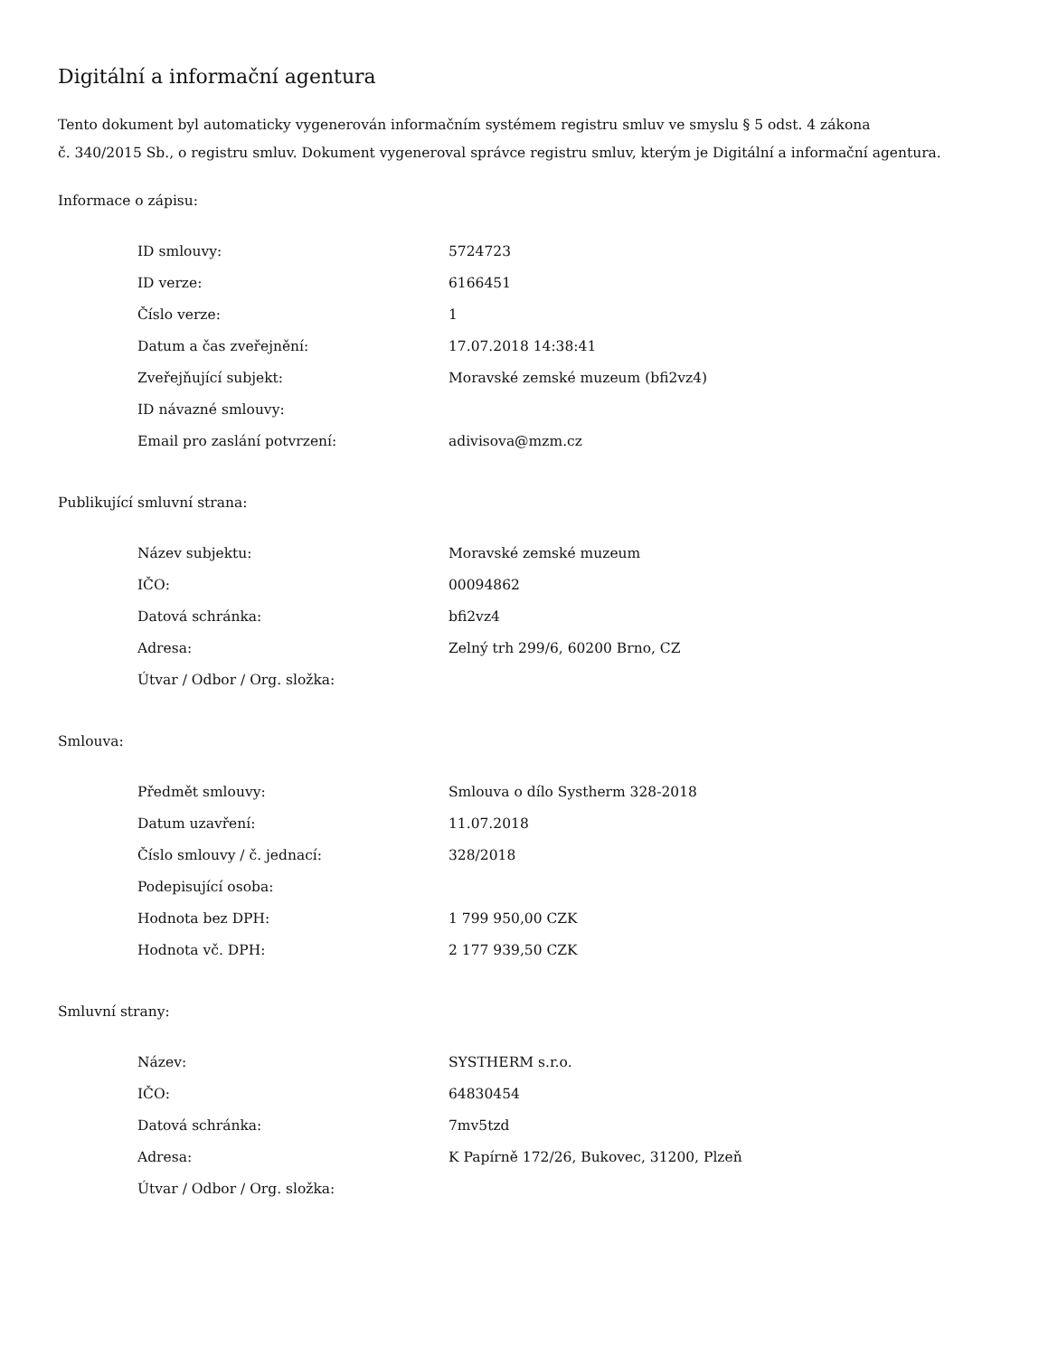Digitální a informační agentura
Tento dokument byl automaticky vygenerován informačním systémem registru smluv ve smyslu § 5 odst. 4 zákona
č. 340/2015 Sb., o registru smluv. Dokument vygeneroval správce registru smluv, kterým je Digitální a informační agentura.
Informace o zápisu:
| ID smlouvy: | 5724723 |
| ID verze: | 6166451 |
| Číslo verze: | 1 |
| Datum a čas zveřejnění: | 17.07.2018 14:38:41 |
| Zveřejňující subjekt: | Moravské zemské muzeum (bfi2vz4) |
| ID návazné smlouvy: | |
| Email pro zaslání potvrzení: | adivisova@mzm.cz |
Publikující smluvní strana:
| Název subjektu: | Moravské zemské muzeum |
| IČO: | 00094862 |
| Datová schránka: | bfi2vz4 |
| Adresa: | Zelný trh 299/6, 60200 Brno, CZ |
| Útvar / Odbor / Org. složka: | |
Smlouva:
| Předmět smlouvy: | Smlouva o dílo Systherm 328-2018 |
| Datum uzavření: | 11.07.2018 |
| Číslo smlouvy / č. jednací: | 328/2018 |
| Podepisující osoba: | |
| Hodnota bez DPH: | 1 799 950,00 CZK |
| Hodnota vč. DPH: | 2 177 939,50 CZK |
Smluvní strany:
| Název: | SYSTHERM s.r.o. |
| IČO: | 64830454 |
| Datová schránka: | 7mv5tzd |
| Adresa: | K Papírně 172/26, Bukovec, 31200, Plzeň |
| Útvar / Odbor / Org. složka: | |